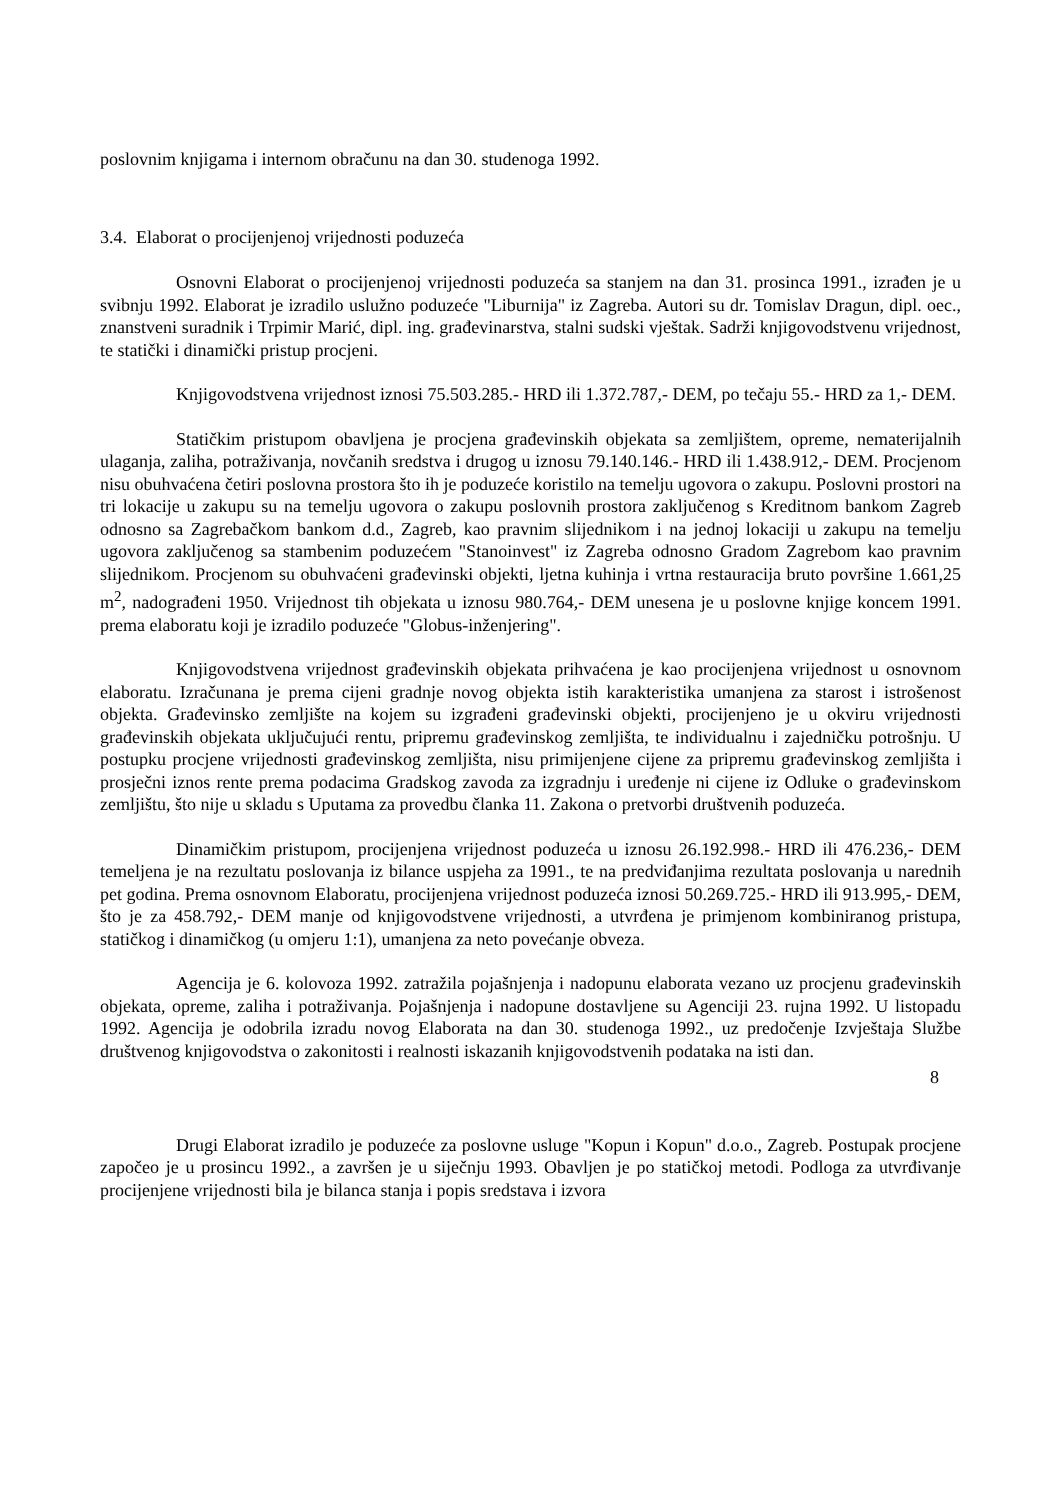poslovnim knjigama i internom obračunu na dan 30. studenoga 1992.
3.4. Elaborat o procijenjenoj vrijednosti poduzeća
Osnovni Elaborat o procijenjenoj vrijednosti poduzeća sa stanjem na dan 31. prosinca 1991., izrađen je u svibnju 1992. Elaborat je izradilo uslužno poduzeće "Liburnija" iz Zagreba. Autori su dr. Tomislav Dragun, dipl. oec., znanstveni suradnik i Trpimir Marić, dipl. ing. građevinarstva, stalni sudski vještak. Sadrži knjigovodstvenu vrijednost, te statički i dinamički pristup procjeni.
Knjigovodstvena vrijednost iznosi 75.503.285.- HRD ili 1.372.787,- DEM, po tečaju 55.- HRD za 1,- DEM.
Statičkim pristupom obavljena je procjena građevinskih objekata sa zemljištem, opreme, nematerijalnih ulaganja, zaliha, potraživanja, novčanih sredstva i drugog u iznosu 79.140.146.- HRD ili 1.438.912,- DEM. Procjenom nisu obuhvaćena četiri poslovna prostora što ih je poduzeće koristilo na temelju ugovora o zakupu. Poslovni prostori na tri lokacije u zakupu su na temelju ugovora o zakupu poslovnih prostora zaključenog s Kreditnom bankom Zagreb odnosno sa Zagrebačkom bankom d.d., Zagreb, kao pravnim slijednikom i na jednoj lokaciji u zakupu na temelju ugovora zaključenog sa stambenim poduzećem "Stanoinvest" iz Zagreba odnosno Gradom Zagrebom kao pravnim slijednikom. Procjenom su obuhvaćeni građevinski objekti, ljetna kuhinja i vrtna restauracija bruto površine 1.661,25 m<sup>2</sup>, nadograđeni 1950. Vrijednost tih objekata u iznosu 980.764,- DEM unesena je u poslovne knjige koncem 1991. prema elaboratu koji je izradilo poduzeće "Globus-inženjering".
Knjigovodstvena vrijednost građevinskih objekata prihvaćena je kao procijenjena vrijednost u osnovnom elaboratu. Izračunana je prema cijeni gradnje novog objekta istih karakteristika umanjena za starost i istrošenost objekta. Građevinsko zemljište na kojem su izgrađeni građevinski objekti, procijenjeno je u okviru vrijednosti građevinskih objekata uključujući rentu, pripremu građevinskog zemljišta, te individualnu i zajedničku potrošnju. U postupku procjene vrijednosti građevinskog zemljišta, nisu primijenjene cijene za pripremu građevinskog zemljišta i prosječni iznos rente prema podacima Gradskog zavoda za izgradnju i uređenje ni cijene iz Odluke o građevinskom zemljištu, što nije u skladu s Uputama za provedbu članka 11. Zakona o pretvorbi društvenih poduzeća.
Dinamičkim pristupom, procijenjena vrijednost poduzeća u iznosu 26.192.998.- HRD ili 476.236,- DEM temeljena je na rezultatu poslovanja iz bilance uspjeha za 1991., te na predviđanjima rezultata poslovanja u narednih pet godina. Prema osnovnom Elaboratu, procijenjena vrijednost poduzeća iznosi 50.269.725.- HRD ili 913.995,- DEM, što je za 458.792,- DEM manje od knjigovodstvene vrijednosti, a utvrđena je primjenom kombiniranog pristupa, statičkog i dinamičkog (u omjeru 1:1), umanjena za neto povećanje obveza.
Agencija je 6. kolovoza 1992. zatražila pojašnjenja i nadopunu elaborata vezano uz procjenu građevinskih objekata, opreme, zaliha i potraživanja. Pojašnjenja i nadopune dostavljene su Agenciji 23. rujna 1992. U listopadu 1992. Agencija je odobrila izradu novog Elaborata na dan 30. studenoga 1992., uz predočenje Izvještaja Službe društvenog knjigovodstva o zakonitosti i realnosti iskazanih knjigovodstvenih podataka na isti dan.
8
Drugi Elaborat izradilo je poduzeće za poslovne usluge "Kopun i Kopun" d.o.o., Zagreb. Postupak procjene započeo je u prosincu 1992., a završen je u siječnju 1993. Obavljen je po statičkoj metodi. Podloga za utvrđivanje procijenjene vrijednosti bila je bilanca stanja i popis sredstava i izvora